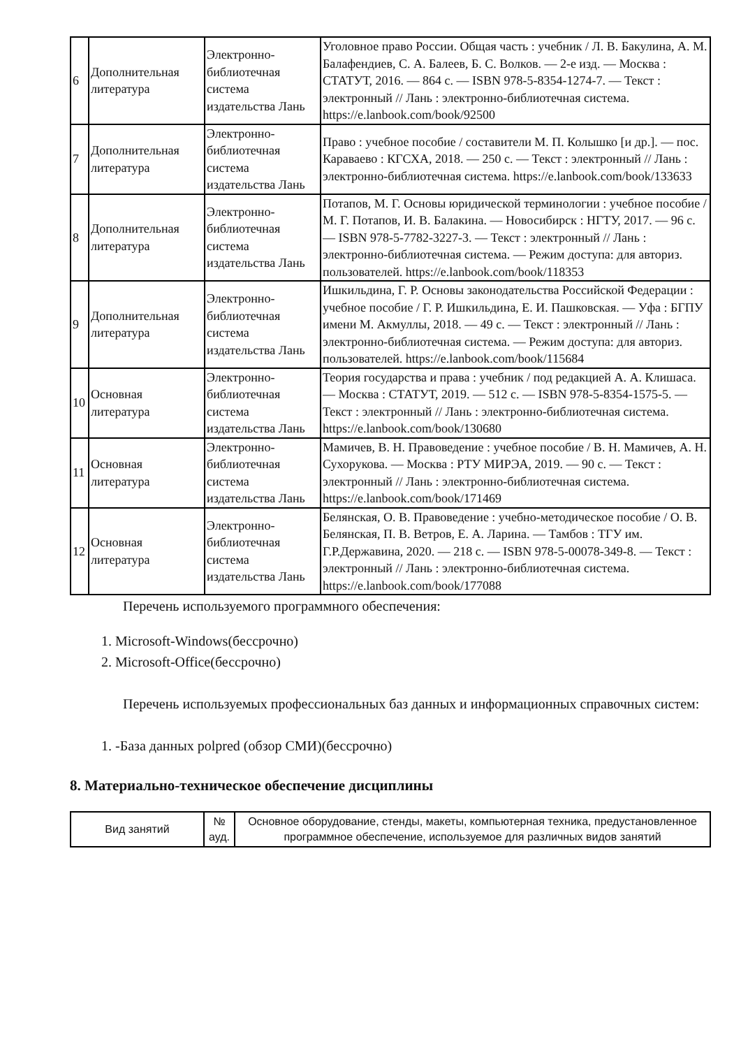| 6 | Дополнительная литература | Электронно-библиотечная система издательства Лань | Уголовное право России. Общая часть : учебник / Л. В. Бакулина, А. М. Балафендиев, С. А. Балеев, Б. С. Волков. — 2-е изд. — Москва : СТАТУТ, 2016. — 864 с. — ISBN 978-5-8354-1274-7. — Текст : электронный // Лань : электронно-библиотечная система. https://e.lanbook.com/book/92500 |
| 7 | Дополнительная литература | Электронно-библиотечная система издательства Лань | Право : учебное пособие / составители М. П. Колышко [и др.]. — пос. Караваево : КГСХА, 2018. — 250 с. — Текст : электронный // Лань : электронно-библиотечная система. https://e.lanbook.com/book/133633 |
| 8 | Дополнительная литература | Электронно-библиотечная система издательства Лань | Потапов, М. Г. Основы юридической терминологии : учебное пособие / М. Г. Потапов, И. В. Балакина. — Новосибирск : НГТУ, 2017. — 96 с. — ISBN 978-5-7782-3227-3. — Текст : электронный // Лань : электронно-библиотечная система. — Режим доступа: для авториз. пользователей. https://e.lanbook.com/book/118353 |
| 9 | Дополнительная литература | Электронно-библиотечная система издательства Лань | Ишкильдина, Г. Р. Основы законодательства Российской Федерации : учебное пособие / Г. Р. Ишкильдина, Е. И. Пашковская. — Уфа : БГПУ имени М. Акмуллы, 2018. — 49 с. — Текст : электронный // Лань : электронно-библиотечная система. — Режим доступа: для авториз. пользователей. https://e.lanbook.com/book/115684 |
| 10 | Основная литература | Электронно-библиотечная система издательства Лань | Теория государства и права : учебник / под редакцией А. А. Клишаса. — Москва : СТАТУТ, 2019. — 512 с. — ISBN 978-5-8354-1575-5. — Текст : электронный // Лань : электронно-библиотечная система. https://e.lanbook.com/book/130680 |
| 11 | Основная литература | Электронно-библиотечная система издательства Лань | Мамичев, В. Н. Правоведение : учебное пособие / В. Н. Мамичев, А. Н. Сухорукова. — Москва : РТУ МИРЭА, 2019. — 90 с. — Текст : электронный // Лань : электронно-библиотечная система. https://e.lanbook.com/book/171469 |
| 12 | Основная литература | Электронно-библиотечная система издательства Лань | Белянская, О. В. Правоведение : учебно-методическое пособие / О. В. Белянская, П. В. Ветров, Е. А. Ларина. — Тамбов : ТГУ им. Г.Р.Державина, 2020. — 218 с. — ISBN 978-5-00078-349-8. — Текст : электронный // Лань : электронно-библиотечная система. https://e.lanbook.com/book/177088 |
Перечень используемого программного обеспечения:
1. Microsoft-Windows(бессрочно)
2. Microsoft-Office(бессрочно)
Перечень используемых профессиональных баз данных и информационных справочных систем:
1. -База данных polpred (обзор СМИ)(бессрочно)
8. Материально-техническое обеспечение дисциплины
| Вид занятий | № ауд. | Основное оборудование, стенды, макеты, компьютерная техника, предустановленное программное обеспечение, используемое для различных видов занятий |
| --- | --- | --- |